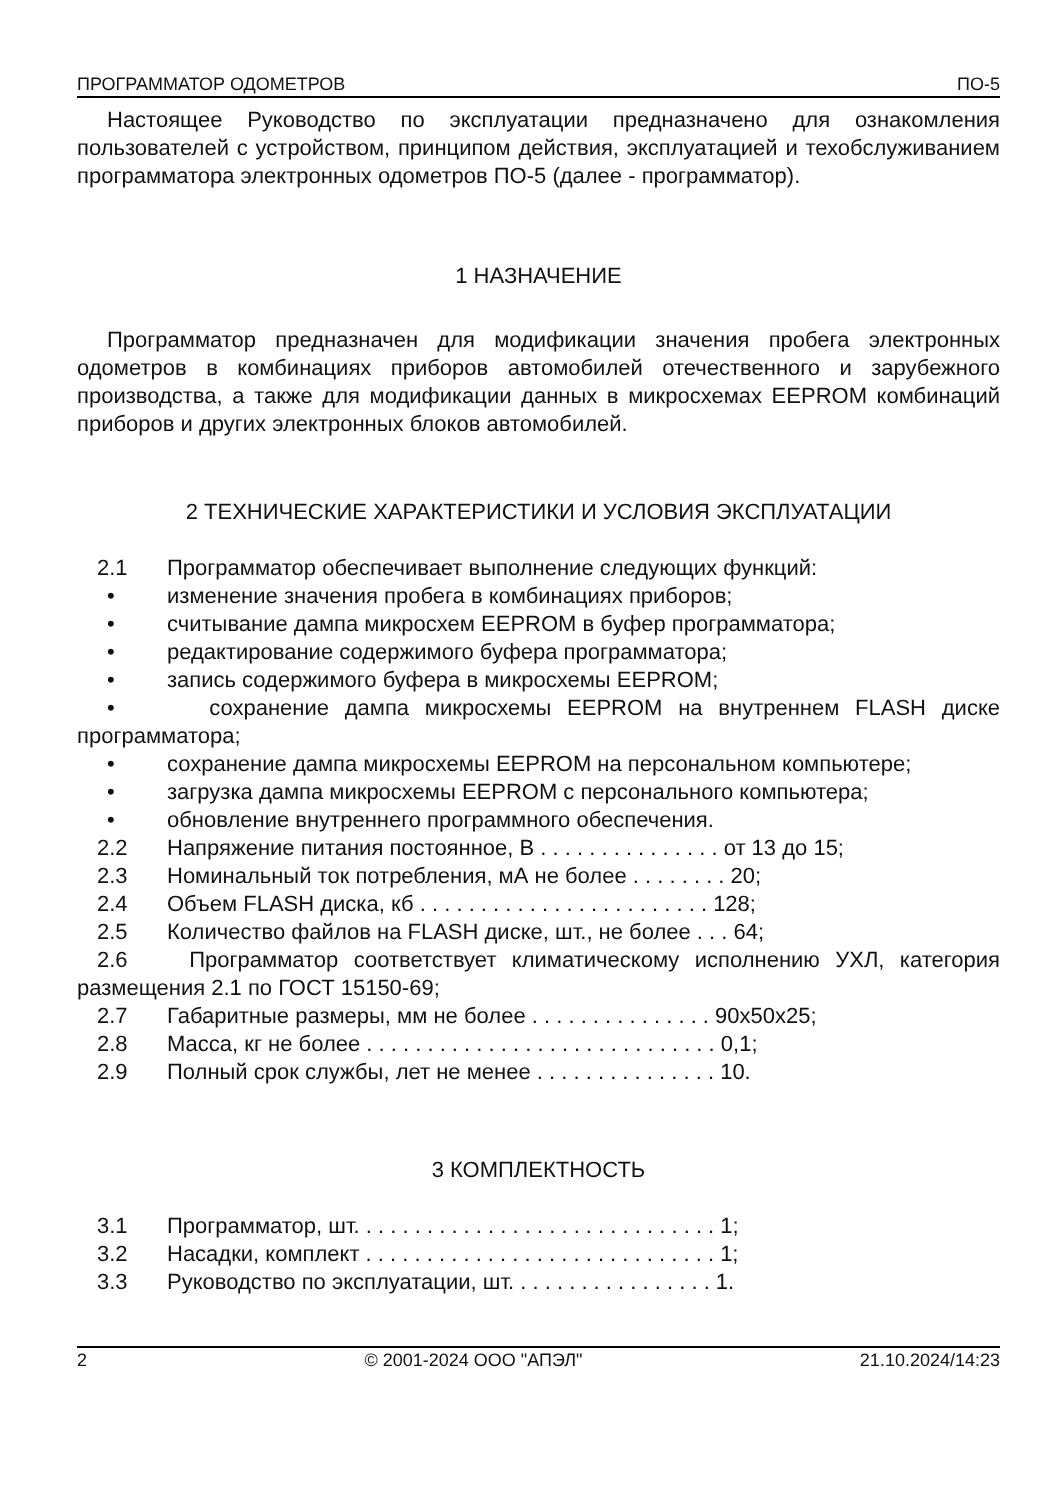ПРОГРАММАТОР ОДОМЕТРОВ ПО-5
Настоящее Руководство по эксплуатации предназначено для ознакомления пользователей с устройством, принципом действия, эксплуатацией и техобслуживанием программатора электронных одометров ПО-5 (далее - программатор).
1 НАЗНАЧЕНИЕ
Программатор предназначен для модификации значения пробега электронных одометров в комбинациях приборов автомобилей отечественного и зарубежного производства, а также для модификации данных в микросхемах EEPROM комбинаций приборов и других электронных блоков автомобилей.
2 ТЕХНИЧЕСКИЕ ХАРАКТЕРИСТИКИ И УСЛОВИЯ ЭКСПЛУАТАЦИИ
2.1 Программатор обеспечивает выполнение следующих функций:
• изменение значения пробега в комбинациях приборов;
• считывание дампа микросхем EEPROM в буфер программатора;
• редактирование содержимого буфера программатора;
• запись содержимого буфера в микросхемы EEPROM;
• сохранение дампа микросхемы EEPROM на внутреннем FLASH диске программатора;
• сохранение дампа микросхемы EEPROM на персональном компьютере;
• загрузка дампа микросхемы EEPROM с персонального компьютера;
• обновление внутреннего программного обеспечения.
2.2 Напряжение питания постоянное, В . . . . . . . . . . . . . . . от 13 до 15;
2.3 Номинальный ток потребления, мА не более . . . . . . . . 20;
2.4 Объем FLASH диска, кб . . . . . . . . . . . . . . . . . . . . . . . . 128;
2.5 Количество файлов на FLASH диске, шт., не более . . . 64;
2.6 Программатор соответствует климатическому исполнению УХЛ, категория размещения 2.1 по ГОСТ 15150-69;
2.7 Габаритные размеры, мм не более . . . . . . . . . . . . . . . 90x50x25;
2.8 Масса, кг не более . . . . . . . . . . . . . . . . . . . . . . . . . . . . . 0,1;
2.9 Полный срок службы, лет не менее . . . . . . . . . . . . . . . 10.
3 КОМПЛЕКТНОСТЬ
3.1 Программатор, шт. . . . . . . . . . . . . . . . . . . . . . . . . . . . . . 1;
3.2 Насадки, комплект . . . . . . . . . . . . . . . . . . . . . . . . . . . . . 1;
3.3 Руководство по эксплуатации, шт. . . . . . . . . . . . . . . . . 1.
2 © 2001-2024 ООО "АПЭЛ" 21.10.2024/14:23